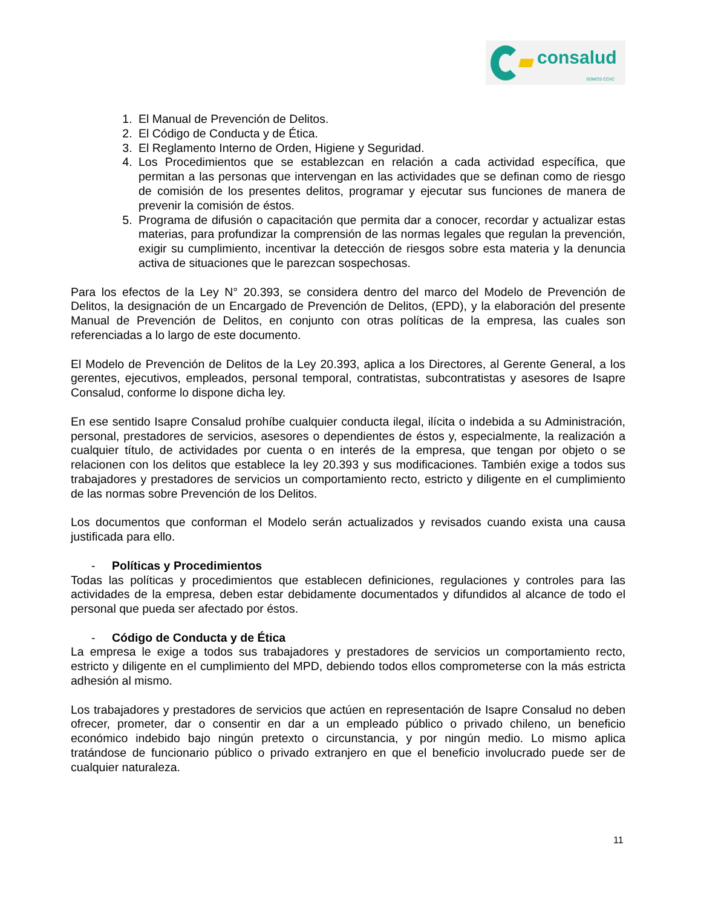consalud
SOMOS CChC
1. El Manual de Prevención de Delitos.
2. El Código de Conducta y de Ética.
3. El Reglamento Interno de Orden, Higiene y Seguridad.
4. Los Procedimientos que se establezcan en relación a cada actividad específica, que permitan a las personas que intervengan en las actividades que se definan como de riesgo de comisión de los presentes delitos, programar y ejecutar sus funciones de manera de prevenir la comisión de éstos.
5. Programa de difusión o capacitación que permita dar a conocer, recordar y actualizar estas materias, para profundizar la comprensión de las normas legales que regulan la prevención, exigir su cumplimiento, incentivar la detección de riesgos sobre esta materia y la denuncia activa de situaciones que le parezcan sospechosas.
Para los efectos de la Ley N° 20.393, se considera dentro del marco del Modelo de Prevención de Delitos, la designación de un Encargado de Prevención de Delitos, (EPD), y la elaboración del presente Manual de Prevención de Delitos, en conjunto con otras políticas de la empresa, las cuales son referenciadas a lo largo de este documento.
El Modelo de Prevención de Delitos de la Ley 20.393, aplica a los Directores, al Gerente General, a los gerentes, ejecutivos, empleados, personal temporal, contratistas, subcontratistas y asesores de Isapre Consalud, conforme lo dispone dicha ley.
En ese sentido Isapre Consalud prohíbe cualquier conducta ilegal, ilícita o indebida a su Administración, personal, prestadores de servicios, asesores o dependientes de éstos y, especialmente, la realización a cualquier título, de actividades por cuenta o en interés de la empresa, que tengan por objeto o se relacionen con los delitos que establece la ley 20.393 y sus modificaciones. También exige a todos sus trabajadores y prestadores de servicios un comportamiento recto, estricto y diligente en el cumplimiento de las normas sobre Prevención de los Delitos.
Los documentos que conforman el Modelo serán actualizados y revisados cuando exista una causa justificada para ello.
- Políticas y Procedimientos
Todas las políticas y procedimientos que establecen definiciones, regulaciones y controles para las actividades de la empresa, deben estar debidamente documentados y difundidos al alcance de todo el personal que pueda ser afectado por éstos.
- Código de Conducta y de Ética
La empresa le exige a todos sus trabajadores y prestadores de servicios un comportamiento recto, estricto y diligente en el cumplimiento del MPD, debiendo todos ellos comprometerse con la más estricta adhesión al mismo.
Los trabajadores y prestadores de servicios que actúen en representación de Isapre Consalud no deben ofrecer, prometer, dar o consentir en dar a un empleado público o privado chileno, un beneficio económico indebido bajo ningún pretexto o circunstancia, y por ningún medio. Lo mismo aplica tratándose de funcionario público o privado extranjero en que el beneficio involucrado puede ser de cualquier naturaleza.
11